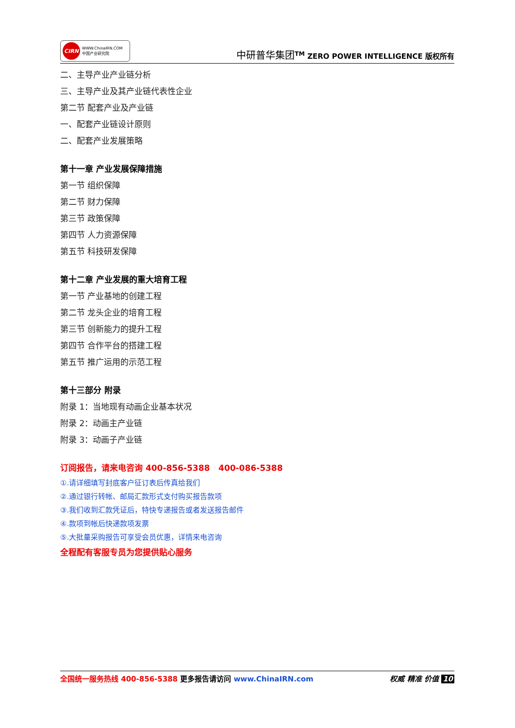CIRN
WWW.ChinaIRN.COM
中国产业研究院
中研普华集团<sup>TM</sup> ZERO POWER INTELLIGENCE 版权所有
二、主导产业产业链分析
三、主导产业及其产业链代表性企业
第二节 配套产业及产业链
一、配套产业链设计原则
二、配套产业发展策略
第十一章 产业发展保障措施
第一节 组织保障
第二节 财力保障
第三节 政策保障
第四节 人力资源保障
第五节 科技研发保障
第十二章 产业发展的重大培育工程
第一节 产业基地的创建工程
第二节 龙头企业的培育工程
第三节 创新能力的提升工程
第四节 合作平台的搭建工程
第五节 推广运用的示范工程
第十三部分 附录
附录 1：当地现有动画企业基本状况
附录 2：动画主产业链
附录 3：动画子产业链
订阅报告，请来电咨询 400-856-5388 400-086-5388
①.请详细填写封底客户征订表后传真给我们
②.通过银行转帐、邮局汇款形式支付购买报告款项
③.我们收到汇款凭证后，特快专递报告或者发送报告邮件
④.款项到帐后快递款项发票
⑤.大批量采购报告可享受会员优惠，详情来电咨询
全程配有客服专员为您提供贴心服务
全国统一服务热线 400-856-5388 更多报告请访问 www.ChinaIRN.com
权威 精准 价值 10